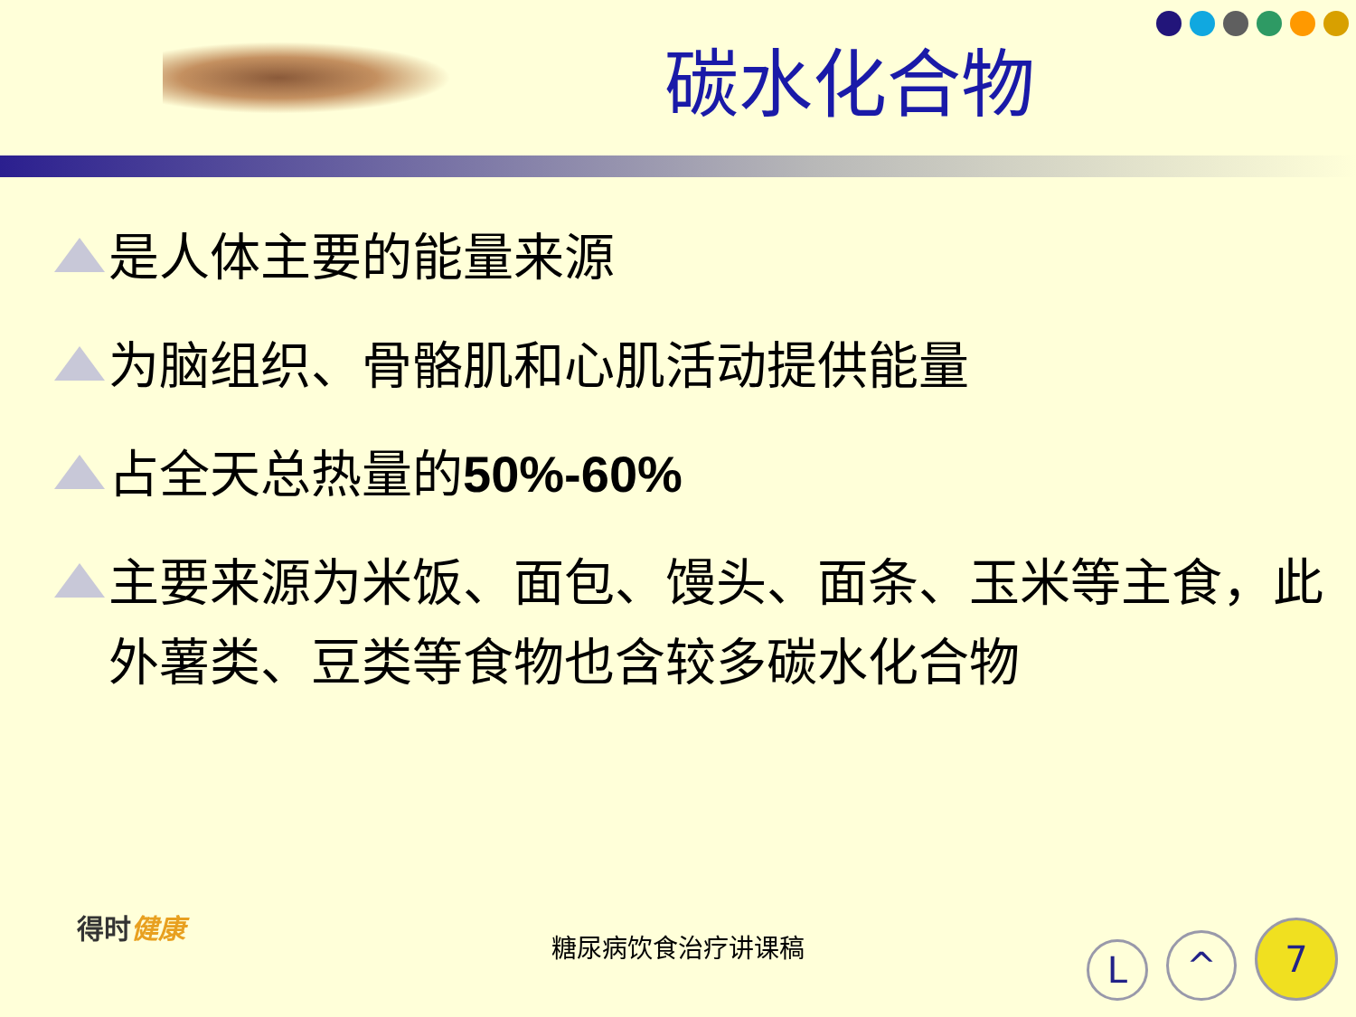碳水化合物
是人体主要的能量来源
为脑组织、骨骼肌和心肌活动提供能量
占全天总热量的50%-60%
主要来源为米饭、面包、馒头、面条、玉米等主食，此外薯类、豆类等食物也含较多碳水化合物
得时健康
糖尿病饮食治疗讲课稿
L ^ 7